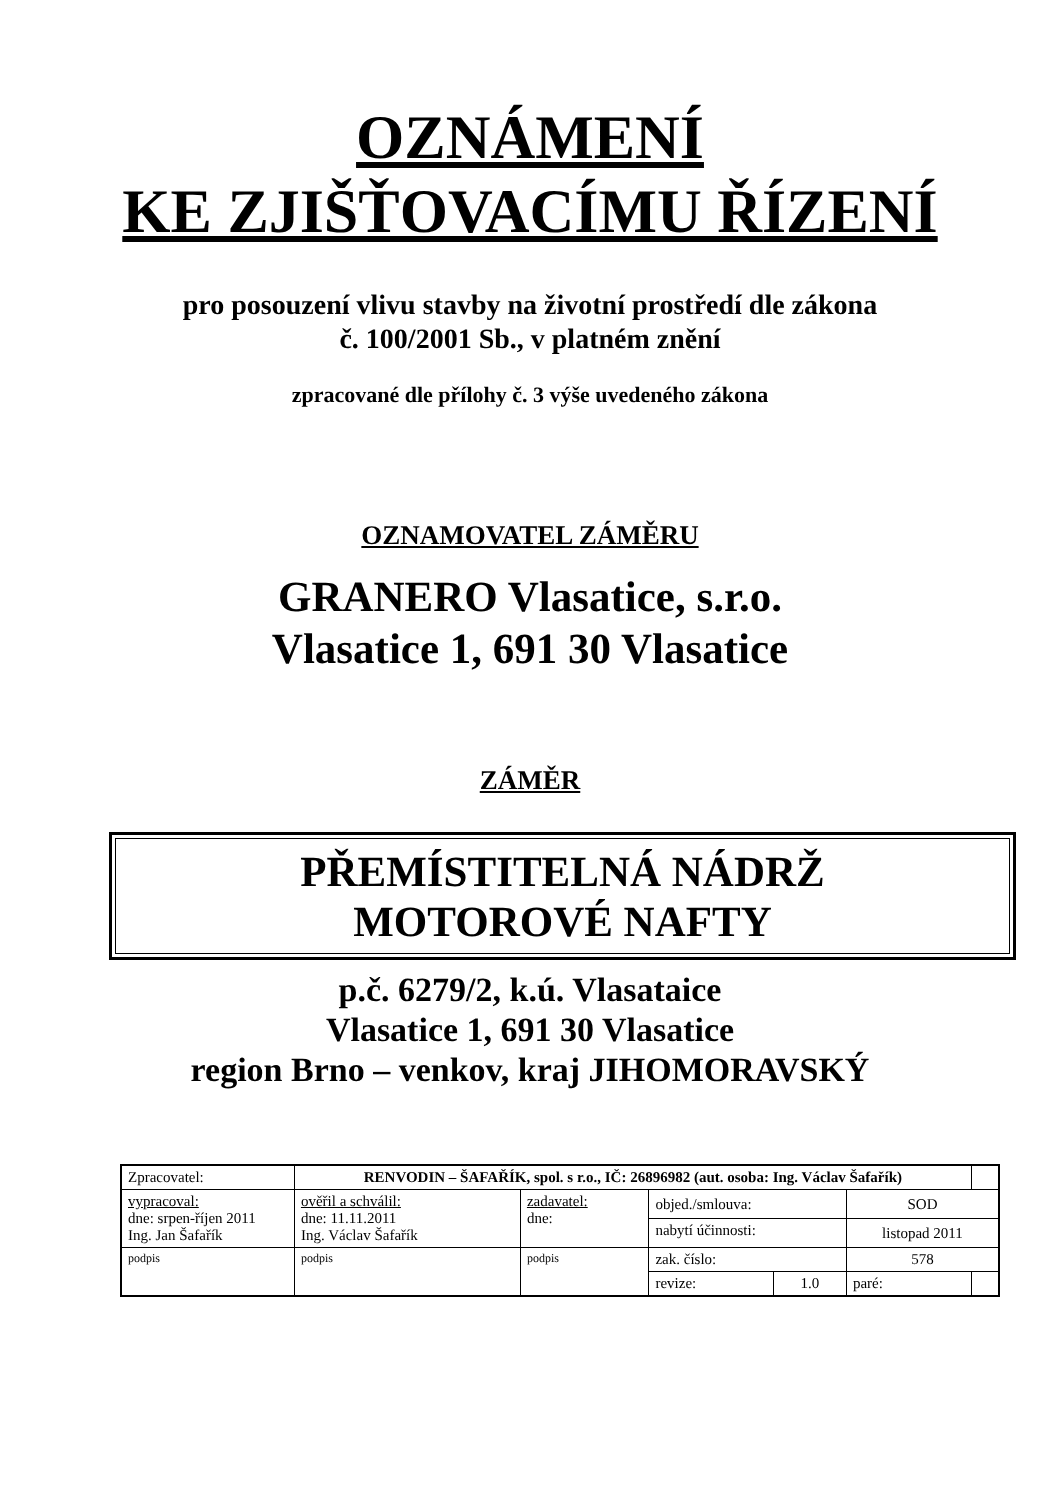OZNÁMENÍ
KE ZJIŠŤOVACÍMU ŘÍZENÍ
pro posouzení vlivu stavby na životní prostředí dle zákona
č. 100/2001 Sb., v platném znění
zpracované dle přílohy č. 3 výše uvedeného zákona
OZNAMOVATEL ZÁMĚRU
GRANERO Vlasatice, s.r.o.
Vlasatice 1, 691 30 Vlasatice
ZÁMĚR
PŘEMÍSTITELNÁ NÁDRŽ
MOTOROVÉ NAFTY
p.č. 6279/2, k.ú. Vlasataice
Vlasatice 1, 691 30 Vlasatice
region Brno – venkov, kraj JIHOMORAVSKÝ
| Zpracovatel: | RENVODIN – ŠAFAŘÍK, spol. s r.o., IČ: 26896982 (aut. osoba: Ing. Václav Šafařík) | | | | | |
| vypracoval: dne: srpen-říjen 2011 Ing. Jan Šafařík | ověřil a schválil: dne: 11.11.2011 Ing. Václav Šafařík | zadavatel: dne: | objed./smlouva: | | SOD | |
| | | | nabytí účinnosti: | | listopad 2011 | |
| podpis | podpis | podpis | zak. číslo: | | 578 | |
| | | | revize: | 1.0 | paré: | |